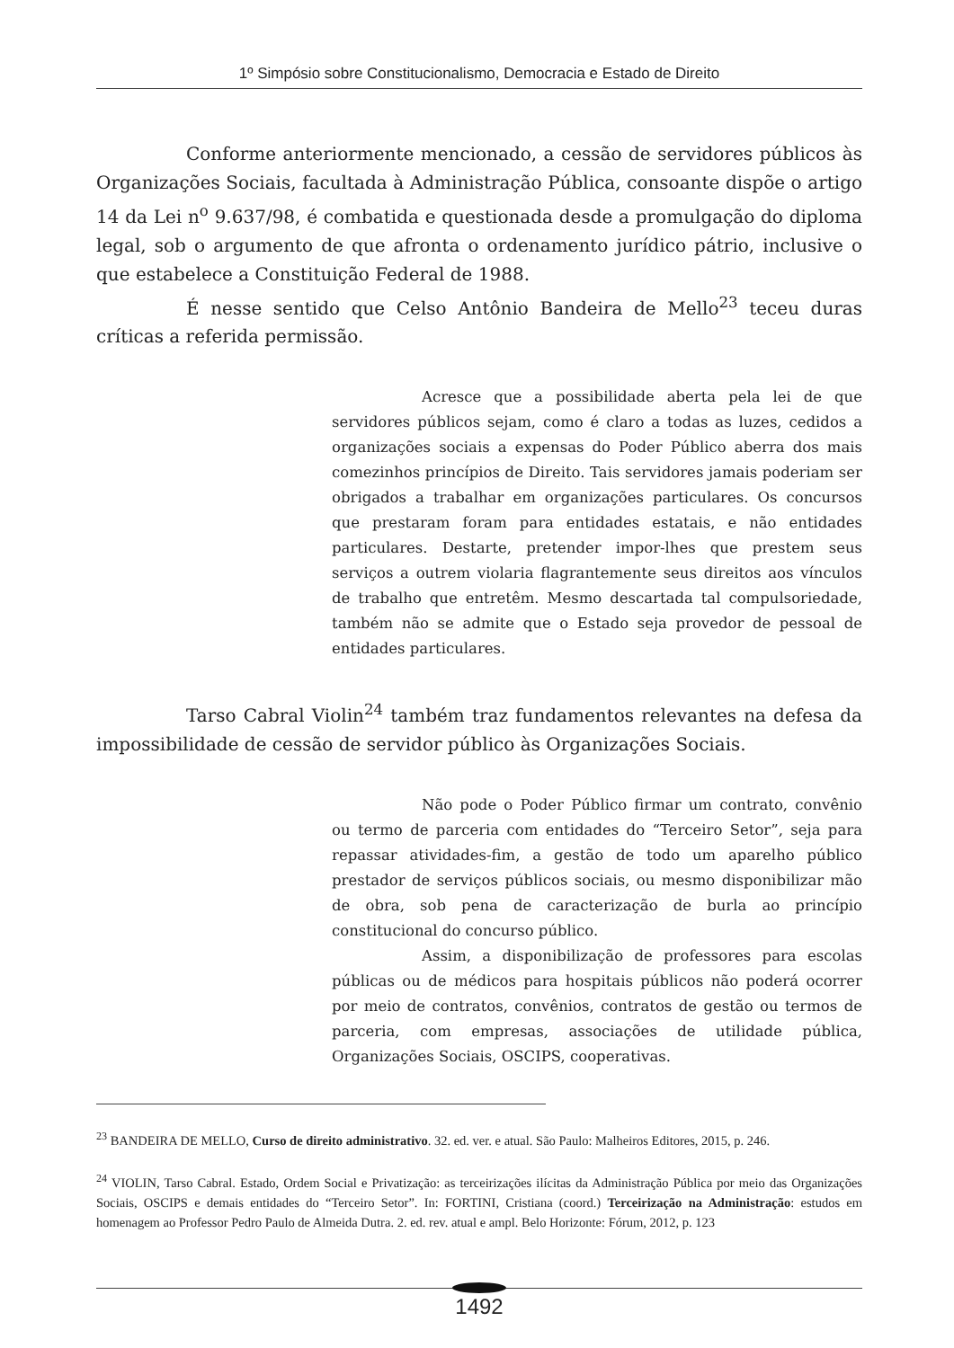1º Simpósio sobre Constitucionalismo, Democracia e Estado de Direito
Conforme anteriormente mencionado, a cessão de servidores públicos às Organizações Sociais, facultada à Administração Pública, consoante dispõe o artigo 14 da Lei n<sup>o</sup> 9.637/98, é combatida e questionada desde a promulgação do diploma legal, sob o argumento de que afronta o ordenamento jurídico pátrio, inclusive o que estabelece a Constituição Federal de 1988.
É nesse sentido que Celso Antônio Bandeira de Mello<sup>23</sup> teceu duras críticas a referida permissão.
Acresce que a possibilidade aberta pela lei de que servidores públicos sejam, como é claro a todas as luzes, cedidos a organizações sociais a expensas do Poder Público aberra dos mais comezinhos princípios de Direito. Tais servidores jamais poderiam ser obrigados a trabalhar em organizações particulares. Os concursos que prestaram foram para entidades estatais, e não entidades particulares. Destarte, pretender impor-lhes que prestem seus serviços a outrem violaria flagrantemente seus direitos aos vínculos de trabalho que entretêm. Mesmo descartada tal compulsoriedade, também não se admite que o Estado seja provedor de pessoal de entidades particulares.
Tarso Cabral Violin<sup>24</sup> também traz fundamentos relevantes na defesa da impossibilidade de cessão de servidor público às Organizações Sociais.
Não pode o Poder Público firmar um contrato, convênio ou termo de parceria com entidades do “Terceiro Setor”, seja para repassar atividades-fim, a gestão de todo um aparelho público prestador de serviços públicos sociais, ou mesmo disponibilizar mão de obra, sob pena de caracterização de burla ao princípio constitucional do concurso público.
Assim, a disponibilização de professores para escolas públicas ou de médicos para hospitais públicos não poderá ocorrer por meio de contratos, convênios, contratos de gestão ou termos de parceria, com empresas, associações de utilidade pública, Organizações Sociais, OSCIPS, cooperativas.
<sup>23</sup> BANDEIRA DE MELLO, Curso de direito administrativo. 32. ed. ver. e atual. São Paulo: Malheiros Editores, 2015, p. 246.
<sup>24</sup> VIOLIN, Tarso Cabral. Estado, Ordem Social e Privatização: as terceirizações ilícitas da Administração Pública por meio das Organizações Sociais, OSCIPS e demais entidades do “Terceiro Setor”. In: FORTINI, Cristiana (coord.) Terceirização na Administração: estudos em homenagem ao Professor Pedro Paulo de Almeida Dutra. 2. ed. rev. atual e ampl. Belo Horizonte: Fórum, 2012, p. 123
1492